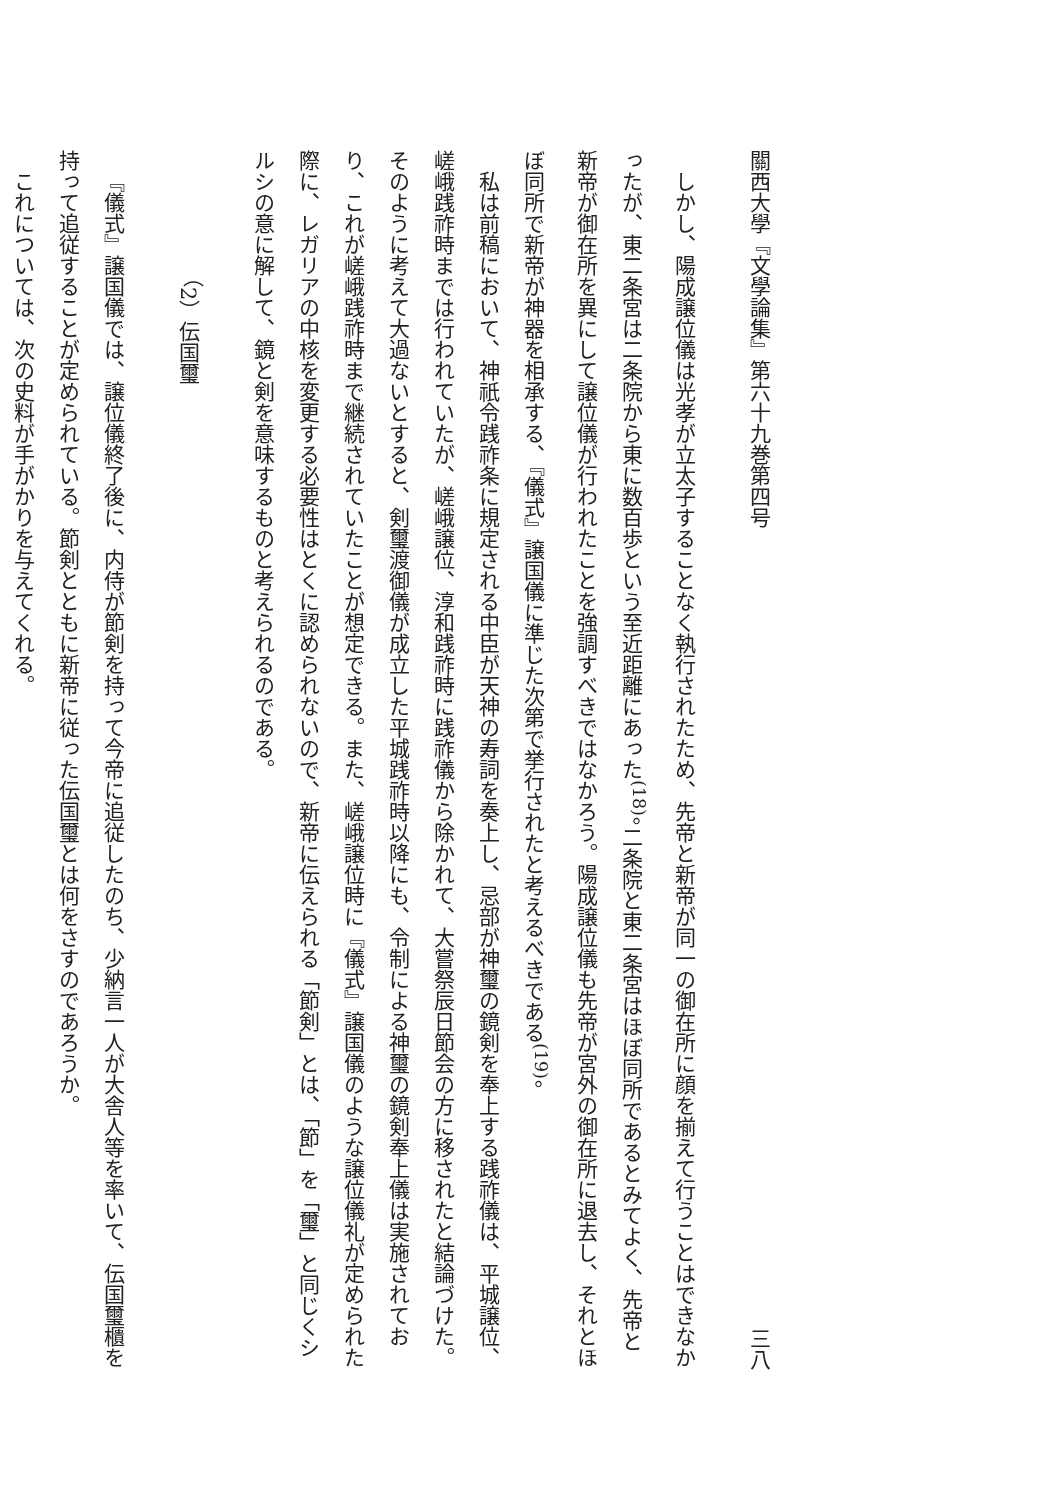關西大學『文學論集』第六十九巻第四号 三八
しかし、陽成譲位儀は光孝が立太子することなく執行されたため、先帝と新帝が同一の御在所に顔を揃えて行うことはできなかったが、東二条宮は二条院から東に数百歩という至近距離にあった<sup>(18)</sup>。二条院と東二条宮はほぼ同所であるとみてよく、先帝と新帝が御在所を異にして譲位儀が行われたことを強調すべきではなかろう。陽成譲位儀も先帝が宮外の御在所に退去し、それとほぼ同所で新帝が神器を相承する、『儀式』譲国儀に準じた次第で挙行されたと考えるべきである<sup>(19)</sup>。
私は前稿において、神祇令践祚条に規定される中臣が天神の寿詞を奏上し、忌部が神璽の鏡剣を奉上する践祚儀は、平城譲位、嵯峨践祚時までは行われていたが、嵯峨譲位、淳和践祚時に践祚儀から除かれて、大嘗祭辰日節会の方に移されたと結論づけた。そのように考えて大過ないとすると、剣璽渡御儀が成立した平城践祚時以降にも、令制による神璽の鏡剣奉上儀は実施されており、これが嵯峨践祚時まで継続されていたことが想定できる。また、嵯峨譲位時に『儀式』譲国儀のような譲位儀礼が定められた際に、レガリアの中核を変更する必要性はとくに認められないので、新帝に伝えられる「節剣」とは、「節」を「璽」と同じくシルシの意に解して、鏡と剣を意味するものと考えられるのである。
（2）伝国璽
『儀式』譲国儀では、譲位儀終了後に、内侍が節剣を持って今帝に追従したのち、少納言一人が大舎人等を率いて、伝国璽櫃を持って追従することが定められている。節剣とともに新帝に従った伝国璽とは何をさすのであろうか。
これについては、次の史料が手がかりを与えてくれる。